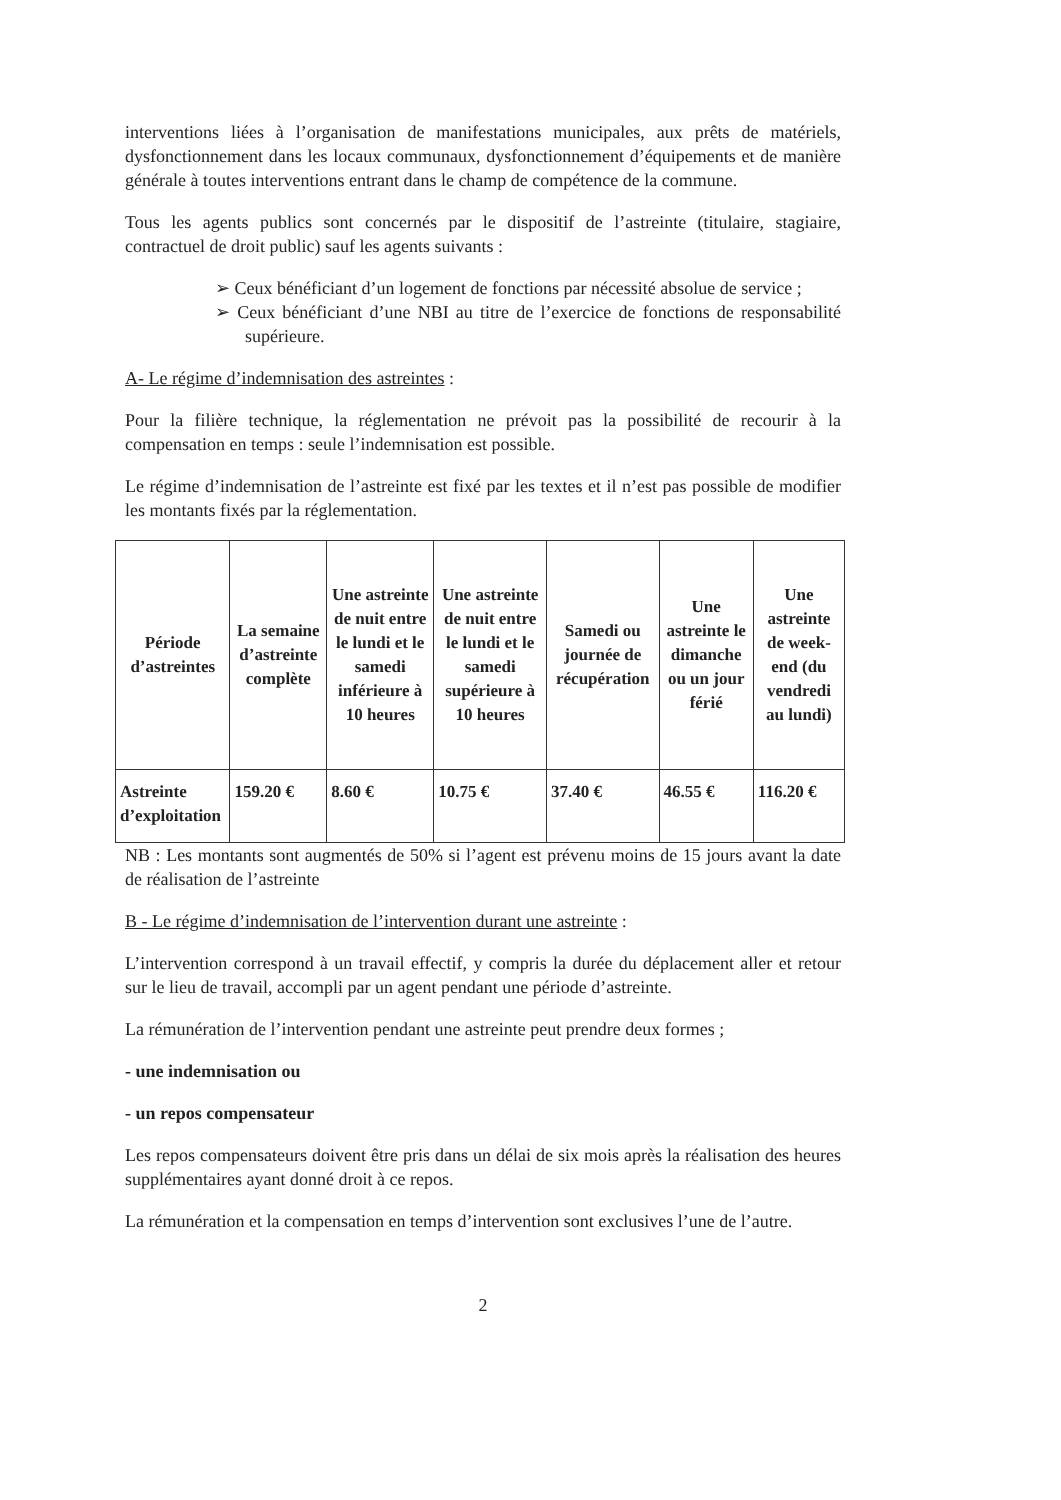interventions liées à l’organisation de manifestations municipales, aux prêts de matériels, dysfonctionnement dans les locaux communaux, dysfonctionnement d’équipements et de manière générale à toutes interventions entrant dans le champ de compétence de la commune.
Tous les agents publics sont concernés par le dispositif de l’astreinte (titulaire, stagiaire, contractuel de droit public) sauf les agents suivants :
➢ Ceux bénéficiant d’un logement de fonctions par nécessité absolue de service ;
➢ Ceux bénéficiant d’une NBI au titre de l’exercice de fonctions de responsabilité supérieure.
A- Le régime d’indemnisation des astreintes :
Pour la filière technique, la réglementation ne prévoit pas la possibilité de recourir à la compensation en temps : seule l’indemnisation est possible.
Le régime d’indemnisation de l’astreinte est fixé par les textes et il n’est pas possible de modifier les montants fixés par la réglementation.
| Période d’astreintes | La semaine d’astreinte complète | Une astreinte de nuit entre le lundi et le samedi inférieure à 10 heures | Une astreinte de nuit entre le lundi et le samedi supérieure à 10 heures | Samedi ou journée de récupération | Une astreinte le dimanche ou un jour férié | Une astreinte de week-end (du vendredi au lundi) |
| --- | --- | --- | --- | --- | --- | --- |
| Astreinte d’exploitation | 159.20 € | 8.60 € | 10.75 € | 37.40 € | 46.55 € | 116.20 € |
NB : Les montants sont augmentés de 50% si l’agent est prévenu moins de 15 jours avant la date de réalisation de l’astreinte
B - Le régime d’indemnisation de l’intervention durant une astreinte :
L’intervention correspond à un travail effectif, y compris la durée du déplacement aller et retour sur le lieu de travail, accompli par un agent pendant une période d’astreinte.
La rémunération de l’intervention pendant une astreinte peut prendre deux formes ;
- une indemnisation ou
- un repos compensateur
Les repos compensateurs doivent être pris dans un délai de six mois après la réalisation des heures supplémentaires ayant donné droit à ce repos.
La rémunération et la compensation en temps d’intervention sont exclusives l’une de l’autre.
2